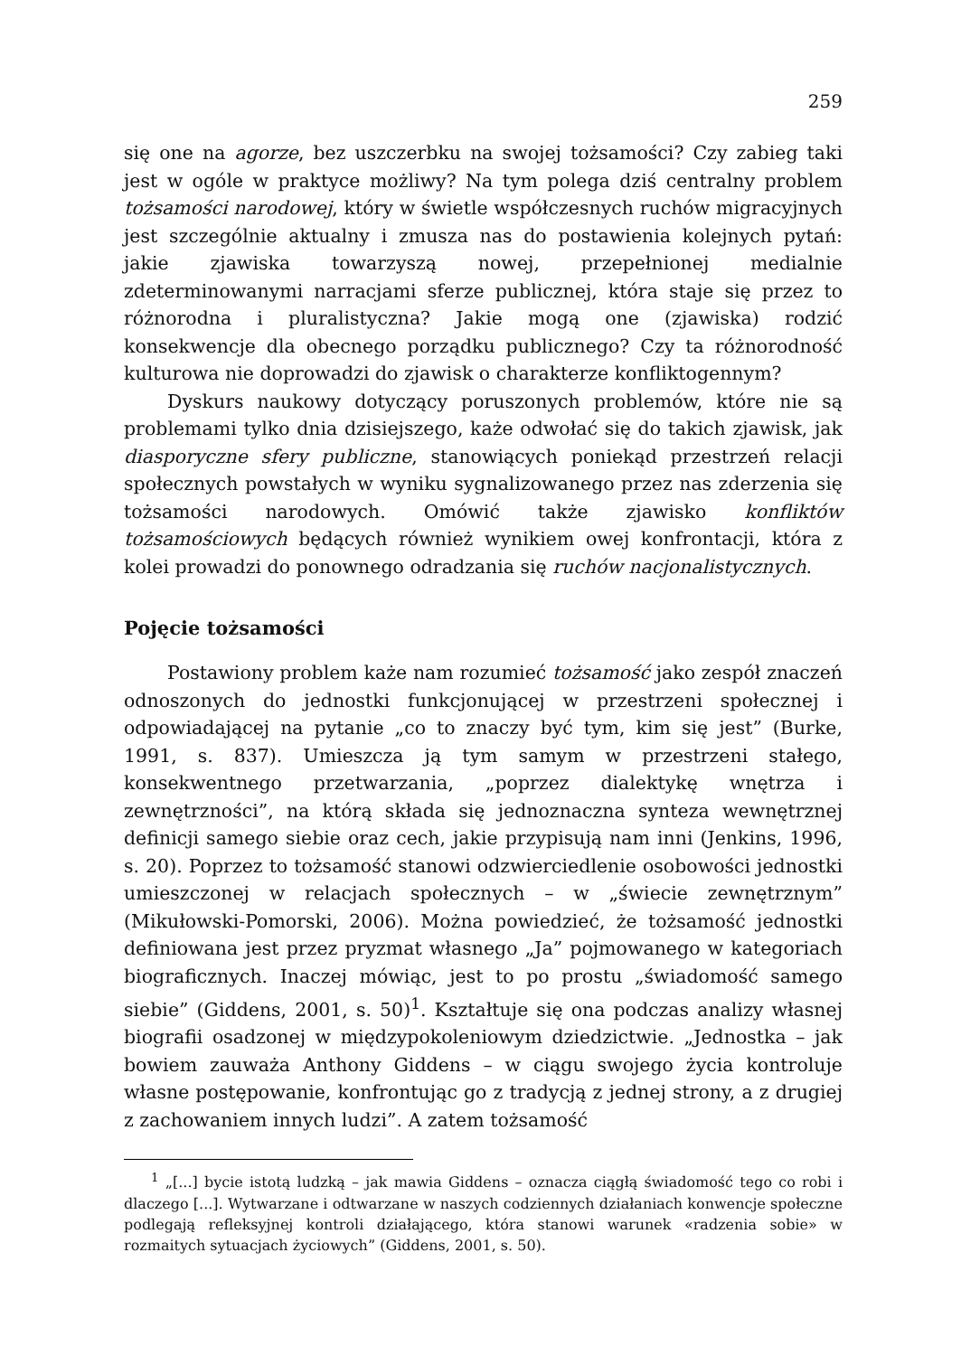259
się one na agorze, bez uszczerbku na swojej tożsamości? Czy zabieg taki jest w ogóle w praktyce możliwy? Na tym polega dziś centralny problem tożsamości narodowej, który w świetle współczesnych ruchów migracyjnych jest szczególnie aktualny i zmusza nas do postawienia kolejnych pytań: jakie zjawiska towarzyszą nowej, przepełnionej medialnie zdeterminowanymi narracjami sferze publicznej, która staje się przez to różnorodna i pluralistyczna? Jakie mogą one (zjawiska) rodzić konsekwencje dla obecnego porządku publicznego? Czy ta różnorodność kulturowa nie doprowadzi do zjawisk o charakterze konfliktogennym?
Dyskurs naukowy dotyczący poruszonych problemów, które nie są problemami tylko dnia dzisiejszego, każe odwołać się do takich zjawisk, jak diasporyczne sfery publiczne, stanowiących poniekąd przestrzeń relacji społecznych powstałych w wyniku sygnalizowanego przez nas zderzenia się tożsamości narodowych. Omówić także zjawisko konfliktów tożsamościowych będących również wynikiem owej konfrontacji, która z kolei prowadzi do ponownego odradzania się ruchów nacjonalistycznych.
Pojęcie tożsamości
Postawiony problem każe nam rozumieć tożsamość jako zespół znaczeń odnoszonych do jednostki funkcjonującej w przestrzeni społecznej i odpowiadającej na pytanie „co to znaczy być tym, kim się jest” (Burke, 1991, s. 837). Umieszcza ją tym samym w przestrzeni stałego, konsekwentnego przetwarzania, „poprzez dialektykę wnętrza i zewnętrzności”, na którą składa się jednoznaczna synteza wewnętrznej definicji samego siebie oraz cech, jakie przypisują nam inni (Jenkins, 1996, s. 20). Poprzez to tożsamość stanowi odzwierciedlenie osobowości jednostki umieszczonej w relacjach społecznych – w „świecie zewnętrznym” (Mikułowski-Pomorski, 2006). Można powiedzieć, że tożsamość jednostki definiowana jest przez pryzmat własnego „Ja” pojmowanego w kategoriach biograficznych. Inaczej mówiąc, jest to po prostu „świadomość samego siebie” (Giddens, 2001, s. 50)<sup>1</sup>. Kształtuje się ona podczas analizy własnej biografii osadzonej w międzypokoleniowym dziedzictwie. „Jednostka – jak bowiem zauważa Anthony Giddens – w ciągu swojego życia kontroluje własne postępowanie, konfrontując go z tradycją z jednej strony, a z drugiej z zachowaniem innych ludzi”. A zatem tożsamość
<sup>1</sup> „[...] bycie istotą ludzką – jak mawia Giddens – oznacza ciągłą świadomość tego co robi i dlaczego [...]. Wytwarzane i odtwarzane w naszych codziennych działaniach konwencje społeczne podlegają refleksyjnej kontroli działającego, która stanowi warunek «radzenia sobie» w rozmaitych sytuacjach życiowych” (Giddens, 2001, s. 50).